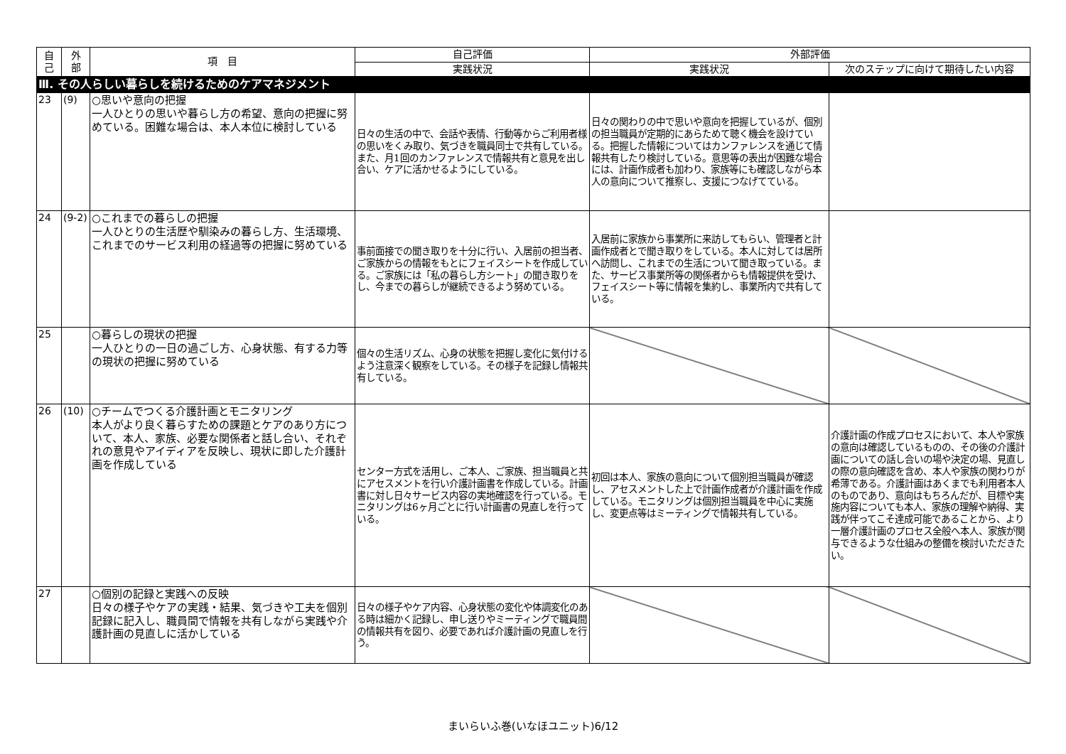| 自 己 | 外 部 | 項 目 | 自己評価 | 外部評価 | |
| --- | --- | --- | --- | --- | --- |
| | | | 実践状況 | 実践状況 | 次のステップに向けて期待したい内容 |
| Ⅲ. その人らしい暮らしを続けるためのケアマネジメント | | | | | |
| 23 | (9) | ○思いや意向の把握 一人ひとりの思いや暮らし方の希望、意向の把握に努めている。困難な場合は、本人本位に検討している | 日々の生活の中で、会話や表情、行動等からご利用者様の思いをくみ取り、気づきを職員同士で共有している。また、月1回のカンファレンスで情報共有と意見を出し合い、ケアに活かせるようにしている。 | 日々の関わりの中で思いや意向を把握しているが、個別の担当職員が定期的にあらためて聴く機会を設けている。把握した情報についてはカンファレンスを通じて情報共有したり検討している。意思等の表出が困難な場合には、計画作成者も加わり、家族等にも確認しながら本人の意向について推察し、支援につなげてている。 | |
| 24 | (9-2) | ○これまでの暮らしの把握 一人ひとりの生活歴や馴染みの暮らし方、生活環境、これまでのサービス利用の経過等の把握に努めている | 事前面接での聞き取りを十分に行い、入居前の担当者、ご家族からの情報をもとにフェイスシートを作成している。ご家族には「私の暮らし方シート」の聞き取りをし、今までの暮らしが継続できるよう努めている。 | 入居前に家族から事業所に来訪してもらい、管理者と計画作成者とで聞き取りをしている。本人に対しては居所へ訪問し、これまでの生活について聞き取っている。また、サービス事業所等の関係者からも情報提供を受け、フェイスシート等に情報を集約し、事業所内で共有している。 | |
| 25 | | ○暮らしの現状の把握 一人ひとりの一日の過ごし方、心身状態、有する力等の現状の把握に努めている | 個々の生活リズム、心身の状態を把握し変化に気付けるよう注意深く観察をしている。その様子を記録し情報共有している。 | | |
| 26 | (10) | ○チームでつくる介護計画とモニタリング 本人がより良く暮らすための課題とケアのあり方について、本人、家族、必要な関係者と話し合い、それぞれの意見やアイディアを反映し、現状に即した介護計画を作成している | センター方式を活用し、ご本人、ご家族、担当職員と共にアセスメントを行い介護計画書を作成している。計画書に対し日々サービス内容の実地確認を行っている。モニタリングは6ヶ月ごとに行い計画書の見直しを行っている。 | 初回は本人、家族の意向について個別担当職員が確認し、アセスメントした上で計画作成者が介護計画を作成している。モニタリングは個別担当職員を中心に実施し、変更点等はミーティングで情報共有している。 | 介護計画の作成プロセスにおいて、本人や家族の意向は確認しているものの、その後の介護計画についての話し合いの場や決定の場、見直しの際の意向確認を含め、本人や家族の関わりが希薄である。介護計画はあくまでも利用者本人のものであり、意向はもちろんだが、目標や実施内容についても本人、家族の理解や納得、実践が伴ってこそ達成可能であることから、より一層介護計画のプロセス全般へ本人、家族が関与できるような仕組みの整備を検討いただきたい。 |
| 27 | | ○個別の記録と実践への反映 日々の様子やケアの実践・結果、気づきや工夫を個別記録に記入し、職員間で情報を共有しながら実践や介護計画の見直しに活かしている | 日々の様子やケア内容、心身状態の変化や体調変化のある時は細かく記録し、申し送りやミーティングで職員間の情報共有を図り、必要であれば介護計画の見直しを行う。 | | |
まいらいふ巻(いなほユニット)6/12